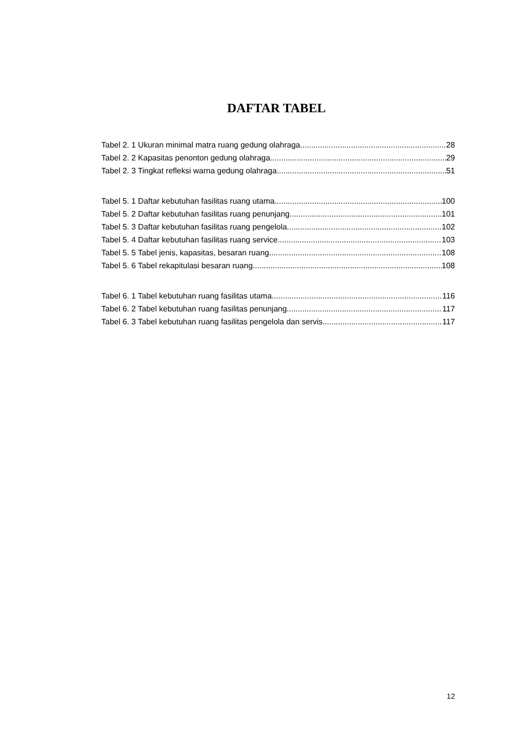DAFTAR TABEL
Tabel 2. 1 Ukuran minimal matra ruang gedung olahraga 28
Tabel 2. 2 Kapasitas penonton gedung olahraga 29
Tabel 2. 3 Tingkat refleksi warna gedung olahraga 51
Tabel 5. 1 Daftar kebutuhan fasilitas ruang utama 100
Tabel 5. 2 Daftar kebutuhan fasilitas ruang penunjang 101
Tabel 5. 3 Daftar kebutuhan fasilitas ruang pengelola 102
Tabel 5. 4 Daftar kebutuhan fasilitas ruang service 103
Tabel 5. 5 Tabel jenis, kapasitas, besaran ruang 108
Tabel 5. 6 Tabel rekapitulasi besaran ruang 108
Tabel 6. 1 Tabel kebutuhan ruang fasilitas utama 116
Tabel 6. 2 Tabel kebutuhan ruang fasilitas penunjang 117
Tabel 6. 3 Tabel kebutuhan ruang fasilitas pengelola dan servis 117
12